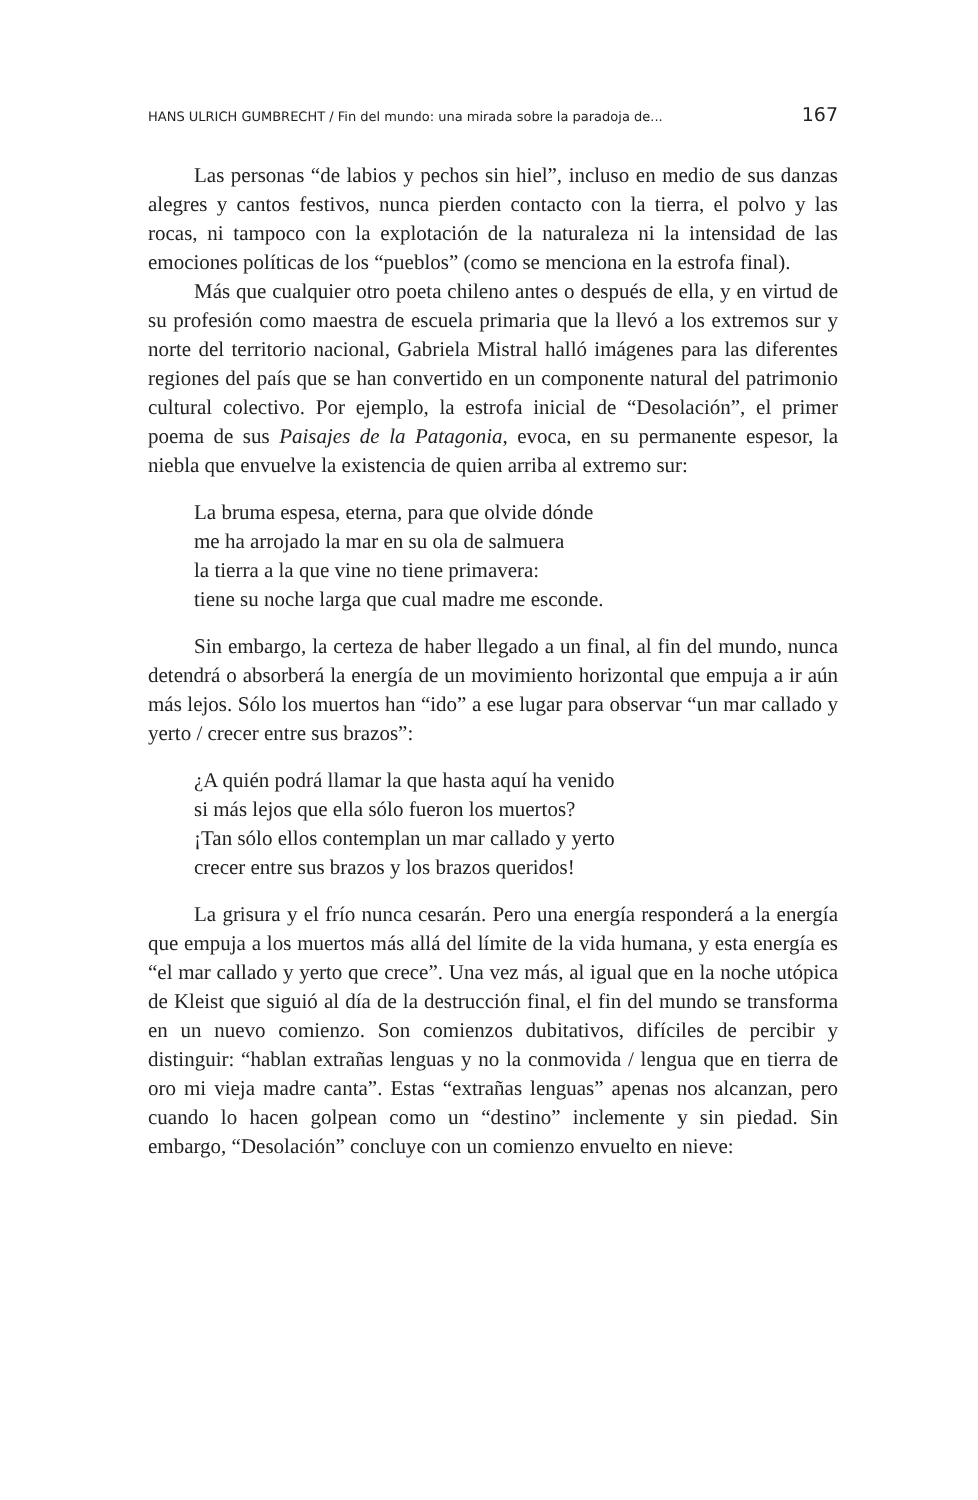HANS ULRICH GUMBRECHT / Fin del mundo: una mirada sobre la paradoja de... 167
Las personas “de labios y pechos sin hiel”, incluso en medio de sus danzas alegres y cantos festivos, nunca pierden contacto con la tierra, el polvo y las rocas, ni tampoco con la explotación de la naturaleza ni la intensidad de las emociones políticas de los “pueblos” (como se menciona en la estrofa final).
Más que cualquier otro poeta chileno antes o después de ella, y en virtud de su profesión como maestra de escuela primaria que la llevó a los extremos sur y norte del territorio nacional, Gabriela Mistral halló imágenes para las diferentes regiones del país que se han convertido en un componente natural del patrimonio cultural colectivo. Por ejemplo, la estrofa inicial de “Desolación”, el primer poema de sus Paisajes de la Patagonia, evoca, en su permanente espesor, la niebla que envuelve la existencia de quien arriba al extremo sur:
La bruma espesa, eterna, para que olvide dónde
me ha arrojado la mar en su ola de salmuera
la tierra a la que vine no tiene primavera:
tiene su noche larga que cual madre me esconde.
Sin embargo, la certeza de haber llegado a un final, al fin del mundo, nunca detendrá o absorberá la energía de un movimiento horizontal que empuja a ir aún más lejos. Sólo los muertos han “ido” a ese lugar para observar “un mar callado y yerto / crecer entre sus brazos”:
¿A quién podrá llamar la que hasta aquí ha venido
si más lejos que ella sólo fueron los muertos?
¡Tan sólo ellos contemplan un mar callado y yerto
crecer entre sus brazos y los brazos queridos!
La grisura y el frío nunca cesarán. Pero una energía responderá a la energía que empuja a los muertos más allá del límite de la vida humana, y esta energía es “el mar callado y yerto que crece”. Una vez más, al igual que en la noche utópica de Kleist que siguió al día de la destrucción final, el fin del mundo se transforma en un nuevo comienzo. Son comienzos dubitativos, difíciles de percibir y distinguir: “hablan extrañas lenguas y no la conmovida / lengua que en tierra de oro mi vieja madre canta”. Estas “extrañas lenguas” apenas nos alcanzan, pero cuando lo hacen golpean como un “destino” inclemente y sin piedad. Sin embargo, “Desolación” concluye con un comienzo envuelto en nieve: